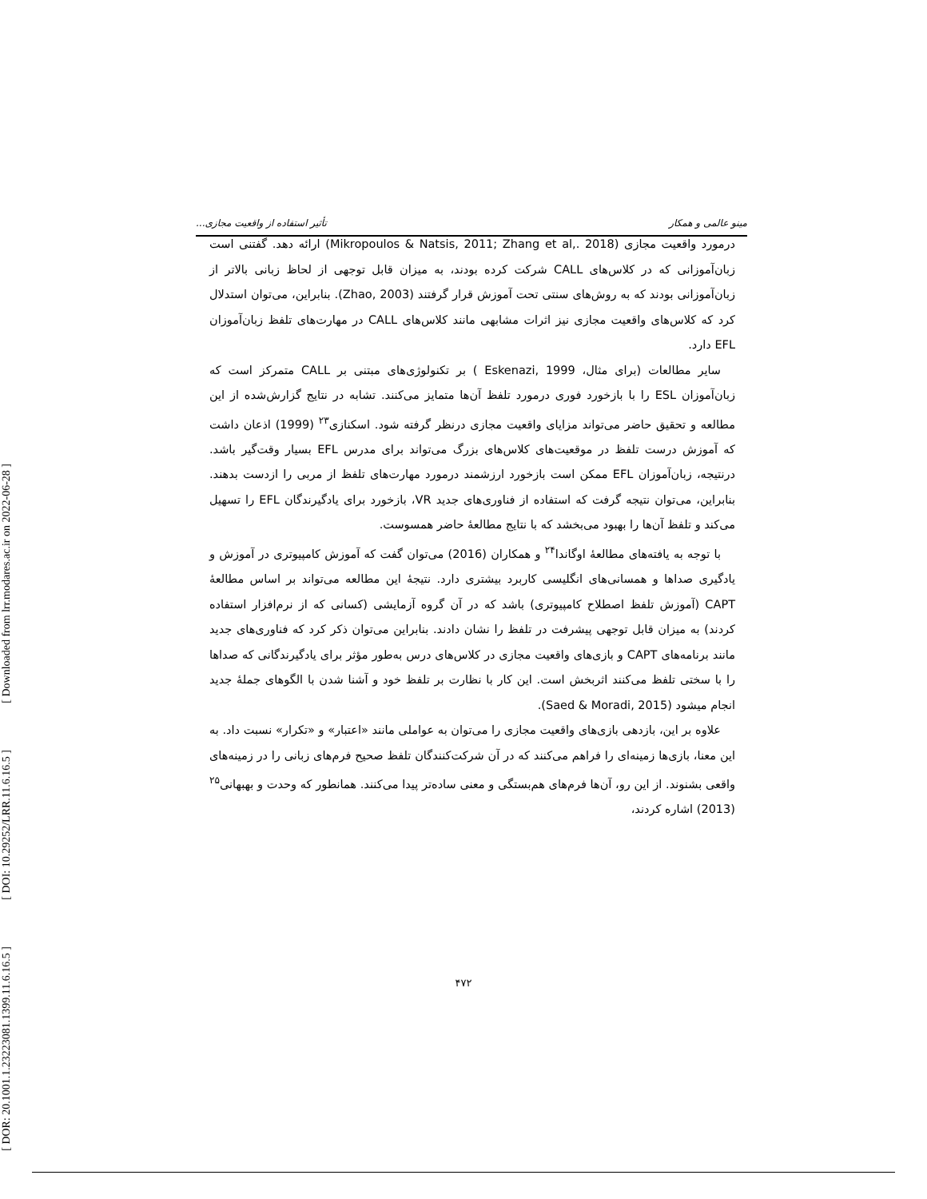[ Downloaded from lrr.modares.ac.ir on 2022-06-28 ]
[ DOI: 10.29252/LRR.11.6.16.5 ]
[ DOR: 20.1001.1.23223081.1399.11.6.16.5 ]
مینو عالمی و همکار تأثیر استفاده از واقعیت مجازی...
درمورد واقعیت مجازی (Mikropoulos & Natsis, 2011; Zhang et al,. 2018) ارائه دهد. گفتنی است زبان‌آموزانی که در کلاس‌های CALL شرکت کرده بودند، به میزان قابل توجهی از لحاظ زبانی بالاتر از زبان‌آموزانی بودند که به روش‌های سنتی تحت آموزش قرار گرفتند (Zhao, 2003). بنابراین، می‌توان استدلال کرد که کلاس‌های واقعیت مجازی نیز اثرات مشابهی مانند کلاس‌های CALL در مهارت‌های تلفظ زبان‌آموزان EFL دارد.
سایر مطالعات (برای مثال، Eskenazi, 1999 ) بر تکنولوژی‌های مبتنی بر CALL متمرکز است که زبان‌آموزان ESL را با بازخورد فوری درمورد تلفظ آن‌ها متمایز می‌کنند. تشابه در نتایج گزارش‌شده از این مطالعه و تحقیق حاضر می‌تواند مزایای واقعیت مجازی درنظر گرفته شود. اسکنازی<sup>۲۳</sup> (1999) اذعان داشت که آموزش درست تلفظ در موقعیت‌های کلاس‌های بزرگ می‌تواند برای مدرس EFL بسیار وقت‌گیر باشد. درنتیجه، زبان‌آموزان EFL ممکن است بازخورد ارزشمند درمورد مهارت‌های تلفظ از مربی را ازدست بدهند. بنابراین، می‌توان نتیجه گرفت که استفاده از فناوری‌های جدید VR، بازخورد برای یادگیرندگان EFL را تسهیل می‌کند و تلفظ آن‌ها را بهبود می‌بخشد که با نتایج مطالعهٔ حاضر همسوست.
با توجه به یافته‌های مطالعهٔ اوگاندا<sup>۲۴</sup> و همکاران (2016) می‌توان گفت که آموزش کامپیوتری در آموزش و یادگیری صداها و همسانی‌های انگلیسی کاربرد بیشتری دارد. نتیجهٔ این مطالعه می‌تواند بر اساس مطالعهٔ CAPT (آموزش تلفظ اصطلاح کامپیوتری) باشد که در آن گروه آزمایشی (کسانی که از نرم‌افزار استفاده کردند) به میزان قابل توجهی پیشرفت در تلفظ را نشان دادند. بنابراین می‌توان ذکر کرد که فناوری‌های جدید مانند برنامه‌های CAPT و بازی‌های واقعیت مجازی در کلاس‌های درس به‌طور مؤثر برای یادگیرندگانی که صداها را با سختی تلفظ می‌کنند اثربخش است. این کار با نظارت بر تلفظ خود و آشنا شدن با الگوهای جملهٔ جدید انجام میشود (Saed & Moradi, 2015).
علاوه بر این، بازدهی بازی‌های واقعیت مجازی را می‌توان به عواملی مانند «اعتبار» و «تکرار» نسبت داد. به این معنا، بازی‌ها زمینه‌ای را فراهم می‌کنند که در آن شرکت‌کنندگان تلفظ صحیح فرم‌های زبانی را در زمینه‌های واقعی بشنوند. از این رو، آن‌ها فرم‌های هم‌بستگی و معنی ساده‌تر پیدا می‌کنند. همانطور که وحدت و بهبهانی<sup>۲۵</sup> (2013) اشاره کردند،
۴۷۲